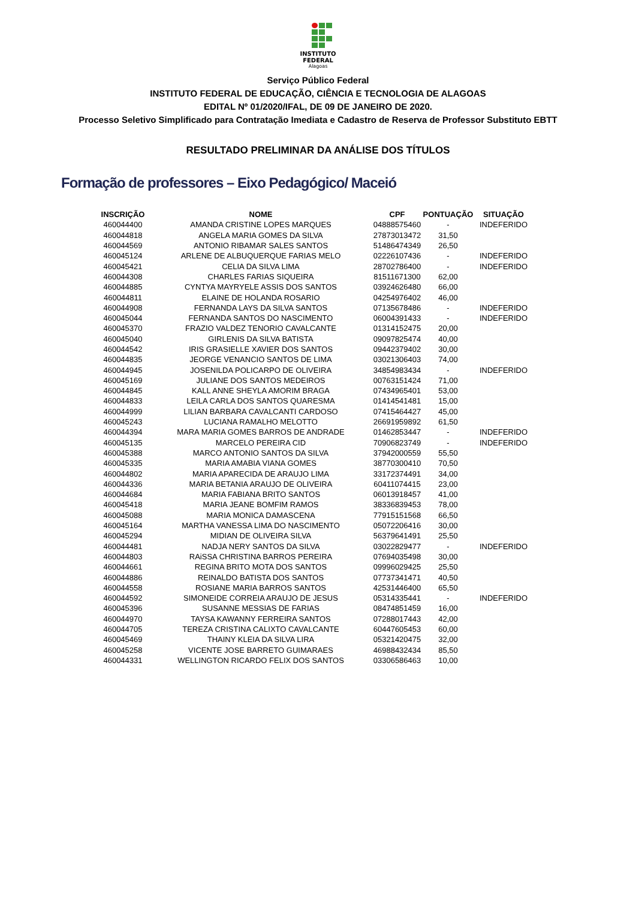INSTITUTO
FEDERAL
Alagoas
Serviço Público Federal
INSTITUTO FEDERAL DE EDUCAÇÃO, CIÊNCIA E TECNOLOGIA DE ALAGOAS
EDITAL Nº 01/2020/IFAL, DE 09 DE JANEIRO DE 2020.
Processo Seletivo Simplificado para Contratação Imediata e Cadastro de Reserva de Professor Substituto EBTT
RESULTADO PRELIMINAR DA ANÁLISE DOS TÍTULOS
Formação de professores – Eixo Pedagógico/ Maceió
| INSCRIÇÃO | NOME | CPF | PONTUAÇÃO | SITUAÇÃO |
| --- | --- | --- | --- | --- |
| 460044400 | AMANDA CRISTINE LOPES MARQUES | 04888575460 | - | INDEFERIDO |
| 460044818 | ANGELA MARIA GOMES DA SILVA | 27873013472 | 31,50 | |
| 460044569 | ANTONIO RIBAMAR SALES SANTOS | 51486474349 | 26,50 | |
| 460045124 | ARLENE DE ALBUQUERQUE FARIAS MELO | 02226107436 | - | INDEFERIDO |
| 460045421 | CELIA DA SILVA LIMA | 28702786400 | - | INDEFERIDO |
| 460044308 | CHARLES FARIAS SIQUEIRA | 81511671300 | 62,00 | |
| 460044885 | CYNTYA MAYRYELE ASSIS DOS SANTOS | 03924626480 | 66,00 | |
| 460044811 | ELAINE DE HOLANDA ROSARIO | 04254976402 | 46,00 | |
| 460044908 | FERNANDA LAYS DA SILVA SANTOS | 07135678486 | - | INDEFERIDO |
| 460045044 | FERNANDA SANTOS DO NASCIMENTO | 06004391433 | - | INDEFERIDO |
| 460045370 | FRAZIO VALDEZ TENORIO CAVALCANTE | 01314152475 | 20,00 | |
| 460045040 | GIRLENIS DA SILVA BATISTA | 09097825474 | 40,00 | |
| 460044542 | IRIS GRASIELLE XAVIER DOS SANTOS | 09442379402 | 30,00 | |
| 460044835 | JEORGE VENANCIO SANTOS DE LIMA | 03021306403 | 74,00 | |
| 460044945 | JOSENILDA POLICARPO DE OLIVEIRA | 34854983434 | - | INDEFERIDO |
| 460045169 | JULIANE DOS SANTOS MEDEIROS | 00763151424 | 71,00 | |
| 460044845 | KALL ANNE SHEYLA AMORIM BRAGA | 07434965401 | 53,00 | |
| 460044833 | LEILA CARLA DOS SANTOS QUARESMA | 01414541481 | 15,00 | |
| 460044999 | LILIAN BARBARA CAVALCANTI CARDOSO | 07415464427 | 45,00 | |
| 460045243 | LUCIANA RAMALHO MELOTTO | 26691959892 | 61,50 | |
| 460044394 | MARA MARIA GOMES BARROS DE ANDRADE | 01462853447 | - | INDEFERIDO |
| 460045135 | MARCELO PEREIRA CID | 70906823749 | - | INDEFERIDO |
| 460045388 | MARCO ANTONIO SANTOS DA SILVA | 37942000559 | 55,50 | |
| 460045335 | MARIA AMABIA VIANA GOMES | 38770300410 | 70,50 | |
| 460044802 | MARIA APARECIDA DE ARAUJO LIMA | 33172374491 | 34,00 | |
| 460044336 | MARIA BETANIA ARAUJO DE OLIVEIRA | 60411074415 | 23,00 | |
| 460044684 | MARIA FABIANA BRITO SANTOS | 06013918457 | 41,00 | |
| 460045418 | MARIA JEANE BOMFIM RAMOS | 38336839453 | 78,00 | |
| 460045088 | MARIA MONICA DAMASCENA | 77915151568 | 66,50 | |
| 460045164 | MARTHA VANESSA LIMA DO NASCIMENTO | 05072206416 | 30,00 | |
| 460045294 | MIDIAN DE OLIVEIRA SILVA | 56379641491 | 25,50 | |
| 460044481 | NADJA NERY SANTOS DA SILVA | 03022829477 | - | INDEFERIDO |
| 460044803 | RAiSSA CHRISTINA BARROS PEREIRA | 07694035498 | 30,00 | |
| 460044661 | REGINA BRITO MOTA DOS SANTOS | 09996029425 | 25,50 | |
| 460044886 | REINALDO BATISTA DOS SANTOS | 07737341471 | 40,50 | |
| 460044558 | ROSIANE MARIA BARROS SANTOS | 42531446400 | 65,50 | |
| 460044592 | SIMONEIDE CORREIA ARAUJO DE JESUS | 05314335441 | - | INDEFERIDO |
| 460045396 | SUSANNE MESSIAS DE FARIAS | 08474851459 | 16,00 | |
| 460044970 | TAYSA KAWANNY FERREIRA SANTOS | 07288017443 | 42,00 | |
| 460044705 | TEREZA CRISTINA CALIXTO CAVALCANTE | 60447605453 | 60,00 | |
| 460045469 | THAINY KLEIA DA SILVA LIRA | 05321420475 | 32,00 | |
| 460045258 | VICENTE JOSE BARRETO GUIMARAES | 46988432434 | 85,50 | |
| 460044331 | WELLINGTON RICARDO FELIX DOS SANTOS | 03306586463 | 10,00 | |